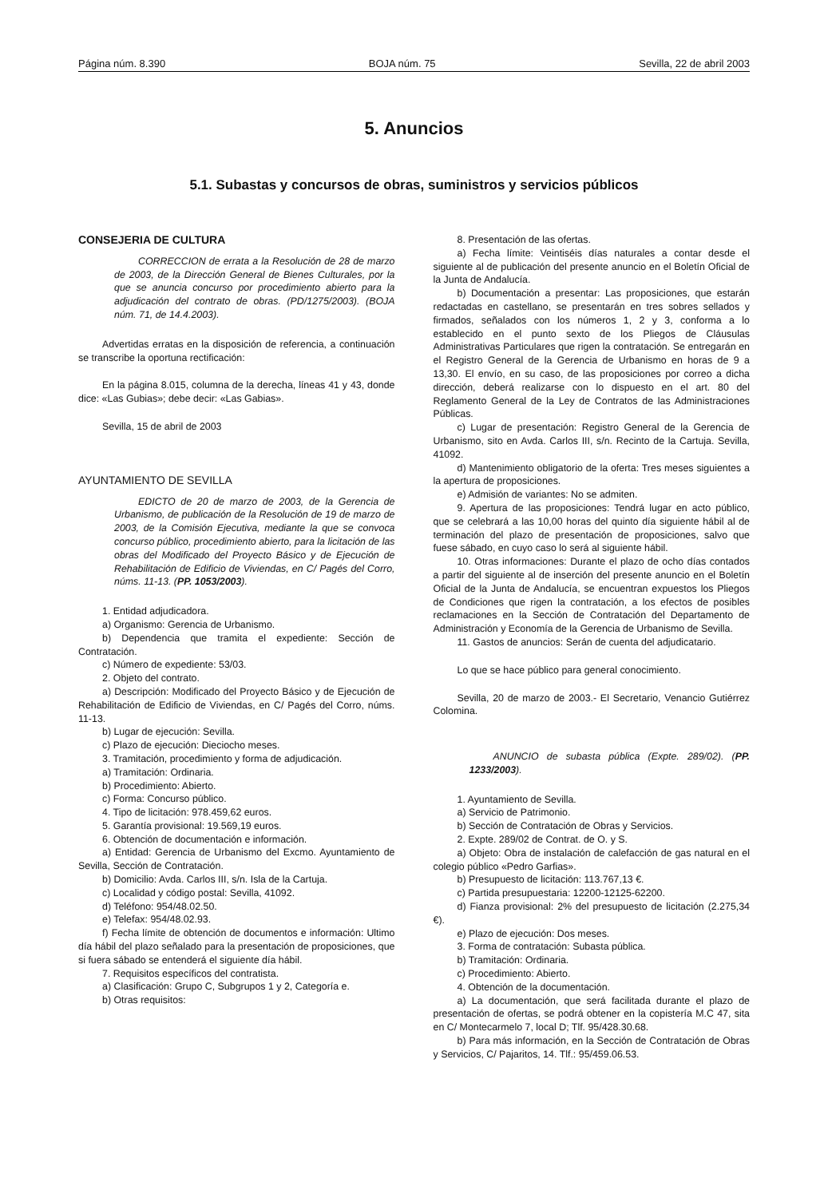Página núm. 8.390 BOJA núm. 75 Sevilla, 22 de abril 2003
5. Anuncios
5.1. Subastas y concursos de obras, suministros y servicios públicos
CONSEJERIA DE CULTURA
CORRECCION de errata a la Resolución de 28 de marzo de 2003, de la Dirección General de Bienes Culturales, por la que se anuncia concurso por procedimiento abierto para la adjudicación del contrato de obras. (PD/1275/2003). (BOJA núm. 71, de 14.4.2003).
Advertidas erratas en la disposición de referencia, a continuación se transcribe la oportuna rectificación:
En la página 8.015, columna de la derecha, líneas 41 y 43, donde dice: «Las Gubias»; debe decir: «Las Gabias».
Sevilla, 15 de abril de 2003
AYUNTAMIENTO DE SEVILLA
EDICTO de 20 de marzo de 2003, de la Gerencia de Urbanismo, de publicación de la Resolución de 19 de marzo de 2003, de la Comisión Ejecutiva, mediante la que se convoca concurso público, procedimiento abierto, para la licitación de las obras del Modificado del Proyecto Básico y de Ejecución de Rehabilitación de Edificio de Viviendas, en C/ Pagés del Corro, núms. 11-13. (PP. 1053/2003).
1. Entidad adjudicadora.
a) Organismo: Gerencia de Urbanismo.
b) Dependencia que tramita el expediente: Sección de Contratación.
c) Número de expediente: 53/03.
2. Objeto del contrato.
a) Descripción: Modificado del Proyecto Básico y de Ejecución de Rehabilitación de Edificio de Viviendas, en C/ Pagés del Corro, núms. 11-13.
b) Lugar de ejecución: Sevilla.
c) Plazo de ejecución: Dieciocho meses.
3. Tramitación, procedimiento y forma de adjudicación.
a) Tramitación: Ordinaria.
b) Procedimiento: Abierto.
c) Forma: Concurso público.
4. Tipo de licitación: 978.459,62 euros.
5. Garantía provisional: 19.569,19 euros.
6. Obtención de documentación e información.
a) Entidad: Gerencia de Urbanismo del Excmo. Ayuntamiento de Sevilla, Sección de Contratación.
b) Domicilio: Avda. Carlos III, s/n. Isla de la Cartuja.
c) Localidad y código postal: Sevilla, 41092.
d) Teléfono: 954/48.02.50.
e) Telefax: 954/48.02.93.
f) Fecha límite de obtención de documentos e información: Ultimo día hábil del plazo señalado para la presentación de proposiciones, que si fuera sábado se entenderá el siguiente día hábil.
7. Requisitos específicos del contratista.
a) Clasificación: Grupo C, Subgrupos 1 y 2, Categoría e.
b) Otras requisitos:
8. Presentación de las ofertas.
a) Fecha límite: Veintiséis días naturales a contar desde el siguiente al de publicación del presente anuncio en el Boletín Oficial de la Junta de Andalucía.
b) Documentación a presentar: Las proposiciones, que estarán redactadas en castellano, se presentarán en tres sobres sellados y firmados, señalados con los números 1, 2 y 3, conforma a lo establecido en el punto sexto de los Pliegos de Cláusulas Administrativas Particulares que rigen la contratación. Se entregarán en el Registro General de la Gerencia de Urbanismo en horas de 9 a 13,30. El envío, en su caso, de las proposiciones por correo a dicha dirección, deberá realizarse con lo dispuesto en el art. 80 del Reglamento General de la Ley de Contratos de las Administraciones Públicas.
c) Lugar de presentación: Registro General de la Gerencia de Urbanismo, sito en Avda. Carlos III, s/n. Recinto de la Cartuja. Sevilla, 41092.
d) Mantenimiento obligatorio de la oferta: Tres meses siguientes a la apertura de proposiciones.
e) Admisión de variantes: No se admiten.
9. Apertura de las proposiciones: Tendrá lugar en acto público, que se celebrará a las 10,00 horas del quinto día siguiente hábil al de terminación del plazo de presentación de proposiciones, salvo que fuese sábado, en cuyo caso lo será al siguiente hábil.
10. Otras informaciones: Durante el plazo de ocho días contados a partir del siguiente al de inserción del presente anuncio en el Boletín Oficial de la Junta de Andalucía, se encuentran expuestos los Pliegos de Condiciones que rigen la contratación, a los efectos de posibles reclamaciones en la Sección de Contratación del Departamento de Administración y Economía de la Gerencia de Urbanismo de Sevilla.
11. Gastos de anuncios: Serán de cuenta del adjudicatario.
Lo que se hace público para general conocimiento.
Sevilla, 20 de marzo de 2003.- El Secretario, Venancio Gutiérrez Colomina.
ANUNCIO de subasta pública (Expte. 289/02). (PP. 1233/2003).
1. Ayuntamiento de Sevilla.
a) Servicio de Patrimonio.
b) Sección de Contratación de Obras y Servicios.
2. Expte. 289/02 de Contrat. de O. y S.
a) Objeto: Obra de instalación de calefacción de gas natural en el colegio público «Pedro Garfias».
b) Presupuesto de licitación: 113.767,13 €.
c) Partida presupuestaria: 12200-12125-62200.
d) Fianza provisional: 2% del presupuesto de licitación (2.275,34 €).
e) Plazo de ejecución: Dos meses.
3. Forma de contratación: Subasta pública.
b) Tramitación: Ordinaria.
c) Procedimiento: Abierto.
4. Obtención de la documentación.
a) La documentación, que será facilitada durante el plazo de presentación de ofertas, se podrá obtener en la copistería M.C 47, sita en C/ Montecarmelo 7, local D; Tlf. 95/428.30.68.
b) Para más información, en la Sección de Contratación de Obras y Servicios, C/ Pajaritos, 14. Tlf.: 95/459.06.53.